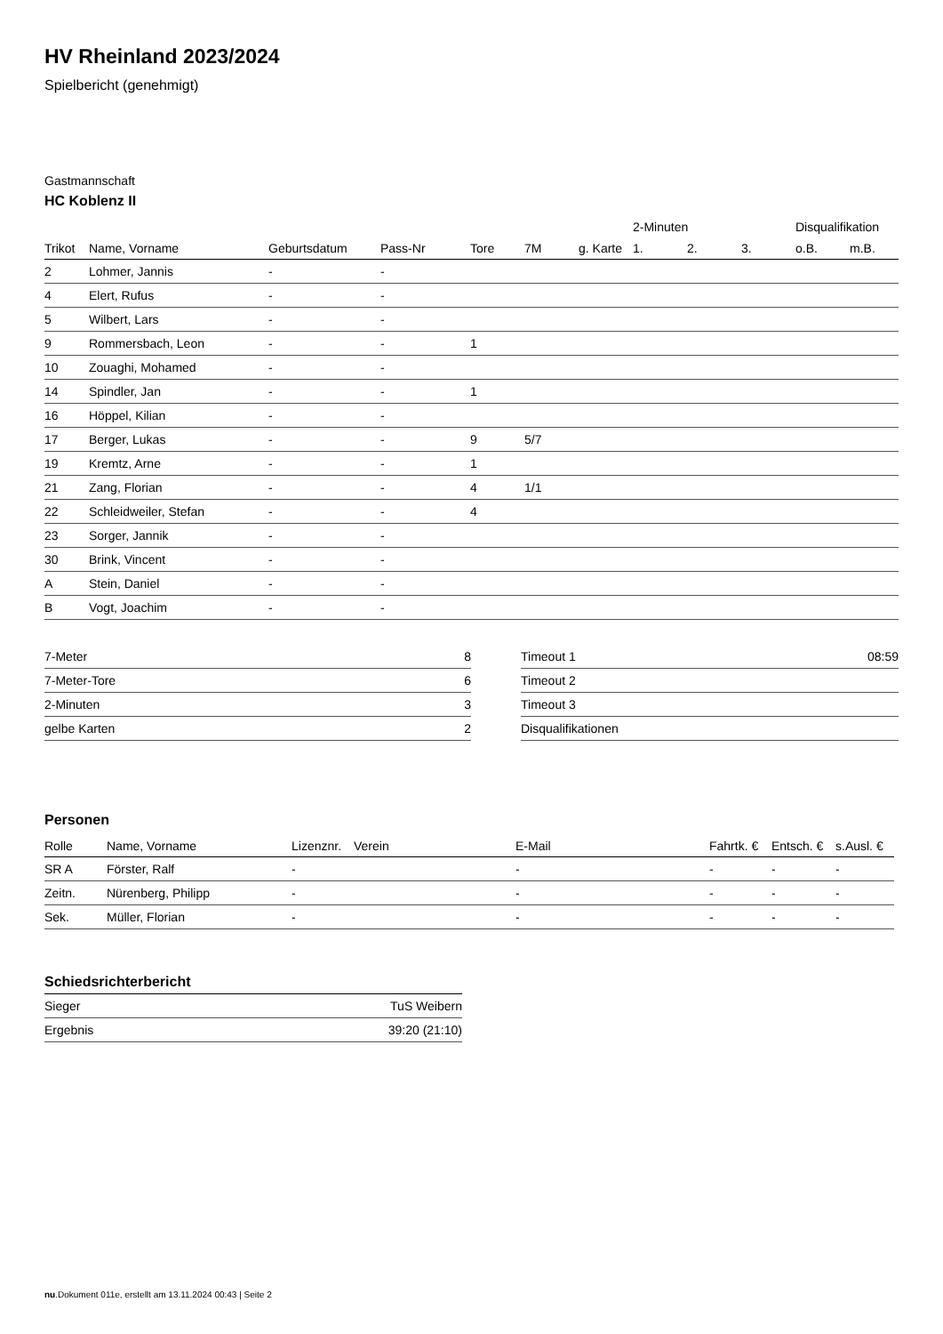HV Rheinland 2023/2024
Spielbericht (genehmigt)
Gastmannschaft
HC Koblenz II
| | | | | | | | 2-Minuten | | | Disqualifikation | |
| --- | --- | --- | --- | --- | --- | --- | --- | --- | --- | --- | --- |
| Trikot | Name, Vorname | Geburtsdatum | Pass-Nr | Tore | 7M | g. Karte | 1. | 2. | 3. | o.B. | m.B. |
| 2 | Lohmer, Jannis | - | - | | | | | | | | |
| 4 | Elert, Rufus | - | - | | | | | | | | |
| 5 | Wilbert, Lars | - | - | | | | | | | | |
| 9 | Rommersbach, Leon | - | - | 1 | | | | | | | |
| 10 | Zouaghi, Mohamed | - | - | | | | | | | | |
| 14 | Spindler, Jan | - | - | 1 | | | | | | | |
| 16 | Höppel, Kilian | - | - | | | | | | | | |
| 17 | Berger, Lukas | - | - | 9 | 5/7 | | | | | | |
| 19 | Kremtz, Arne | - | - | 1 | | | | | | | |
| 21 | Zang, Florian | - | - | 4 | 1/1 | | | | | | |
| 22 | Schleidweiler, Stefan | - | - | 4 | | | | | | | |
| 23 | Sorger, Jannik | - | - | | | | | | | | |
| 30 | Brink, Vincent | - | - | | | | | | | | |
| A | Stein, Daniel | - | - | | | | | | | | |
| B | Vogt, Joachim | - | - | | | | | | | | |
| 7-Meter | 8 |
| 7-Meter-Tore | 6 |
| 2-Minuten | 3 |
| gelbe Karten | 2 |
| Timeout 1 | 08:59 |
| Timeout 2 | |
| Timeout 3 | |
| Disqualifikationen | |
Personen
| Rolle | Name, Vorname | Lizenznr. | Verein | E-Mail | Fahrtk. € | Entsch. € | s.Ausl. € |
| --- | --- | --- | --- | --- | --- | --- | --- |
| SR A | Förster, Ralf | - | | - | - | - | - |
| Zeitn. | Nürenberg, Philipp | - | | - | - | - | - |
| Sek. | Müller, Florian | - | | - | - | - | - |
Schiedsrichterbericht
| Sieger | TuS Weibern |
| Ergebnis | 39:20 (21:10) |
nu.Dokument 011e, erstellt am 13.11.2024 00:43 | Seite 2